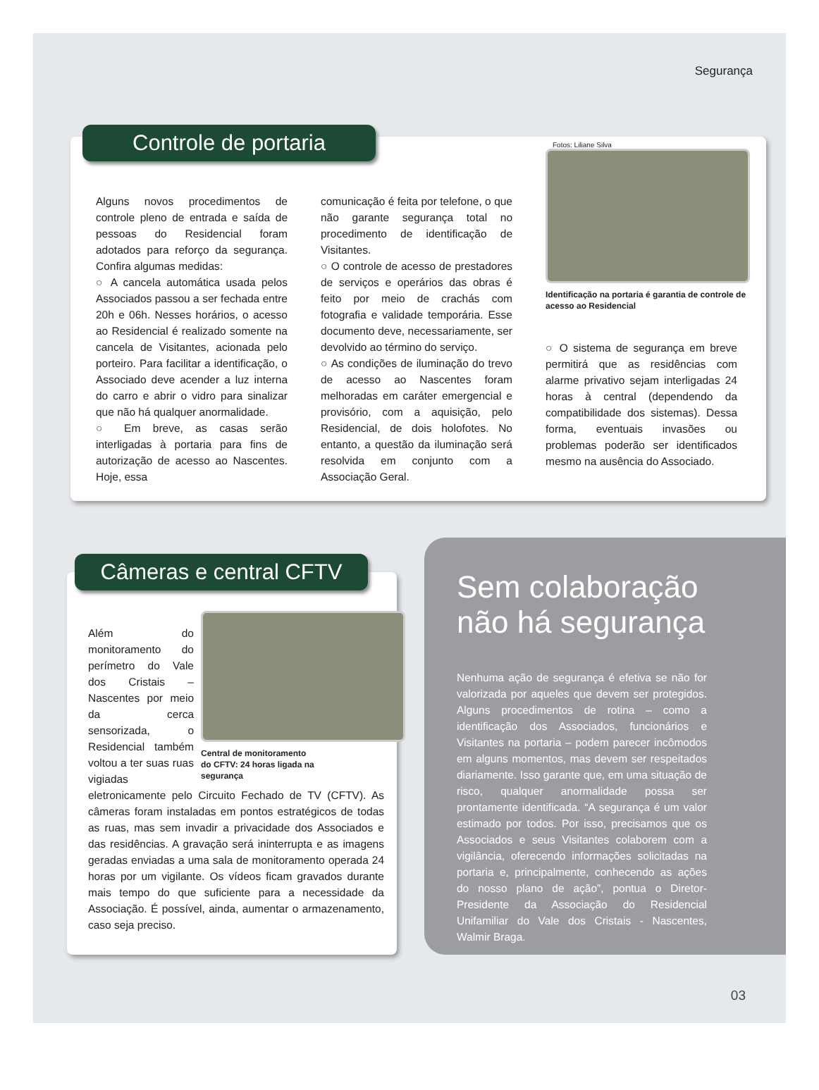Segurança
Alguns novos procedimentos de controle pleno de entrada e saída de pessoas do Residencial foram adotados para reforço da segurança. Confira algumas medidas:
○ A cancela automática usada pelos Associados passou a ser fechada entre 20h e 06h. Nesses horários, o acesso ao Residencial é realizado somente na cancela de Visitantes, acionada pelo porteiro. Para facilitar a identificação, o Associado deve acender a luz interna do carro e abrir o vidro para sinalizar que não há qualquer anormalidade.
○ Em breve, as casas serão interligadas à portaria para fins de autorização de acesso ao Nascentes. Hoje, essa
comunicação é feita por telefone, o que não garante segurança total no procedimento de identificação de Visitantes.
○ O controle de acesso de prestadores de serviços e operários das obras é feito por meio de crachás com fotografia e validade temporária. Esse documento deve, necessariamente, ser devolvido ao término do serviço.
○ As condições de iluminação do trevo de acesso ao Nascentes foram melhoradas em caráter emergencial e provisório, com a aquisição, pelo Residencial, de dois holofotes. No entanto, a questão da iluminação será resolvida em conjunto com a Associação Geral.
Fotos: Liliane Silva
Identificação na portaria é garantia de controle de acesso ao Residencial
○ O sistema de segurança em breve permitirá que as residências com alarme privativo sejam interligadas 24 horas à central (dependendo da compatibilidade dos sistemas). Dessa forma, eventuais invasões ou problemas poderão ser identificados mesmo na ausência do Associado.
Controle de portaria
Central de monitoramento
do CFTV: 24 horas ligada na
segurança
Além do monitoramento do perímetro do Vale dos Cristais – Nascentes por meio da cerca sensorizada, o Residencial também voltou a ter suas ruas vigiadas eletronicamente pelo Circuito Fechado de TV (CFTV). As câmeras foram instaladas em pontos estratégicos de todas as ruas, mas sem invadir a privacidade dos Associados e das residências. A gravação será ininterrupta e as imagens geradas enviadas a uma sala de monitoramento operada 24 horas por um vigilante. Os vídeos ficam gravados durante mais tempo do que suficiente para a necessidade da Associação. É possível, ainda, aumentar o armazenamento, caso seja preciso.
Câmeras e central CFTV
Sem colaboração
não há segurança
Nenhuma ação de segurança é efetiva se não for valorizada por aqueles que devem ser protegidos. Alguns procedimentos de rotina – como a identificação dos Associados, funcionários e Visitantes na portaria – podem parecer incômodos em alguns momentos, mas devem ser respeitados diariamente. Isso garante que, em uma situação de risco, qualquer anormalidade possa ser prontamente identificada. “A segurança é um valor estimado por todos. Por isso, precisamos que os Associados e seus Visitantes colaborem com a vigilância, oferecendo informações solicitadas na portaria e, principalmente, conhecendo as ações do nosso plano de ação”, pontua o Diretor-Presidente da Associação do Residencial Unifamiliar do Vale dos Cristais - Nascentes, Walmir Braga.
03